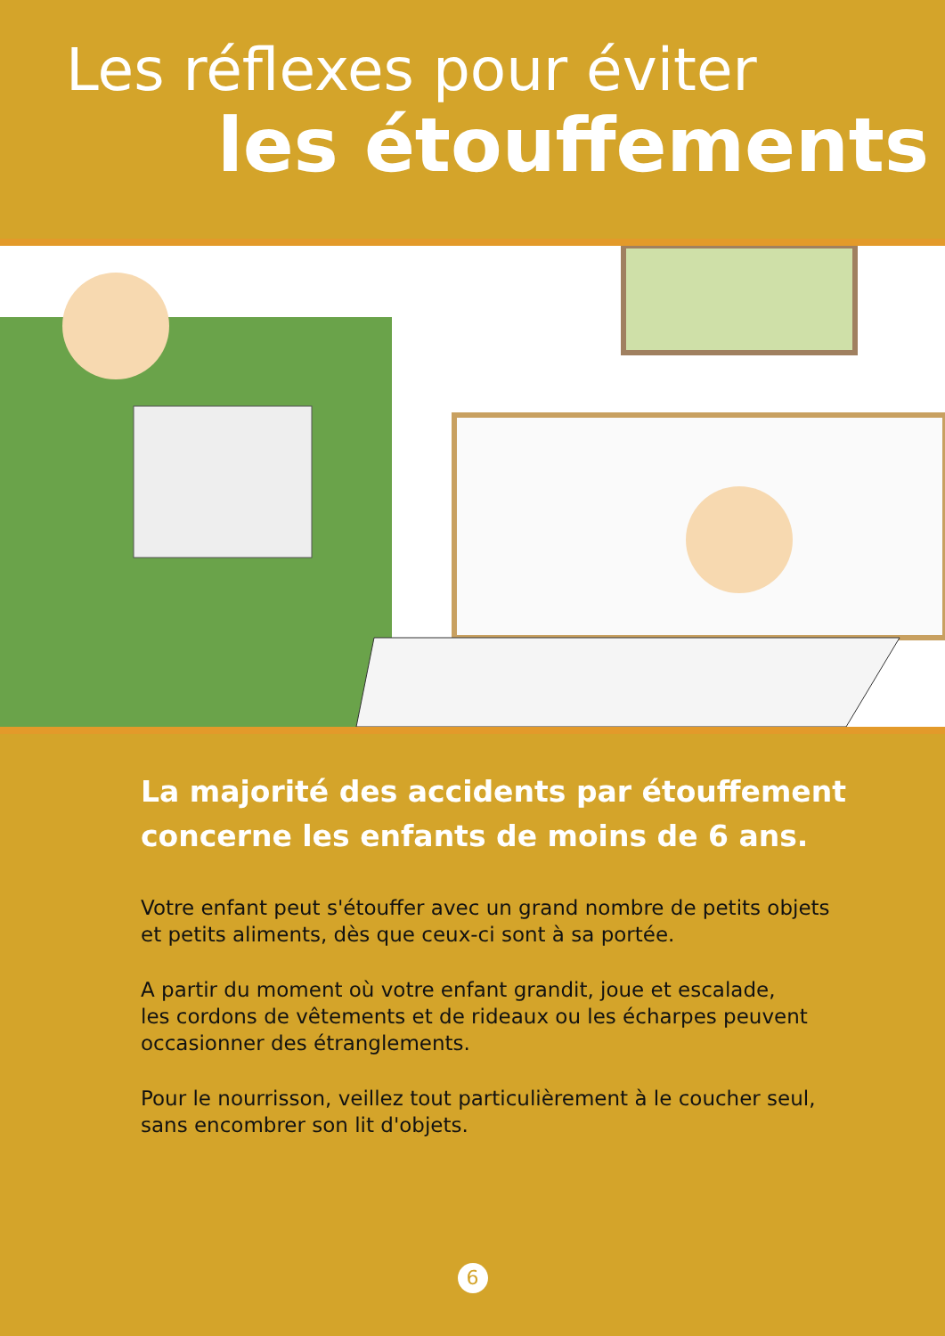Les réflexes pour éviter
les étouffements
La majorité des accidents par étouffement
concerne les enfants de moins de 6 ans.
Votre enfant peut s'étouffer avec un grand nombre de petits objets et petits aliments, dès que ceux-ci sont à sa portée.
A partir du moment où votre enfant grandit, joue et escalade,
les cordons de vêtements et de rideaux ou les écharpes peuvent occasionner des étranglements.
Pour le nourrisson, veillez tout particulièrement à le coucher seul, sans encombrer son lit d'objets.
6